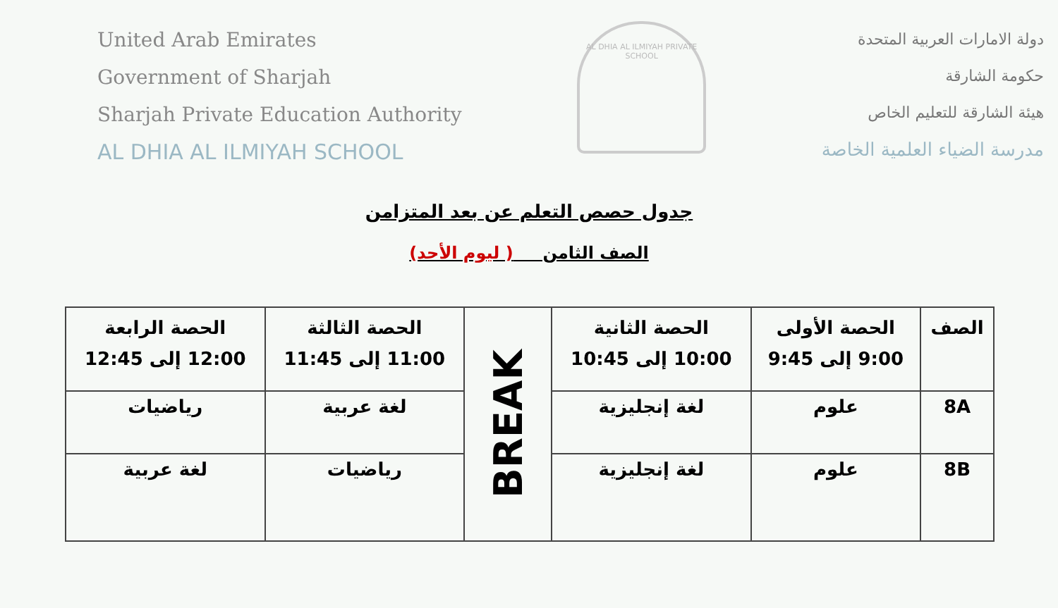United Arab Emirates
Government of Sharjah
Sharjah Private Education Authority
AL DHIA AL ILMIYAH SCHOOL
AL DHIA AL ILMIYAH PRIVATE SCHOOL
دولة الامارات العربية المتحدة
حكومة الشارقة
هيئة الشارقة للتعليم الخاص
مدرسة الضياء العلمية الخاصة
جدول حصص التعلم عن بعد المتزامن
الصف الثامن ( ليوم الأحد)
| الصف | الحصة الأولى 9:00 إلى 9:45 | الحصة الثانية 10:00 إلى 10:45 | BREAK | الحصة الثالثة 11:00 إلى 11:45 | الحصة الرابعة 12:00 إلى 12:45 |
| 8A | علوم | لغة إنجليزية | | لغة عربية | رياضيات |
| 8B | علوم | لغة إنجليزية | | رياضيات | لغة عربية |